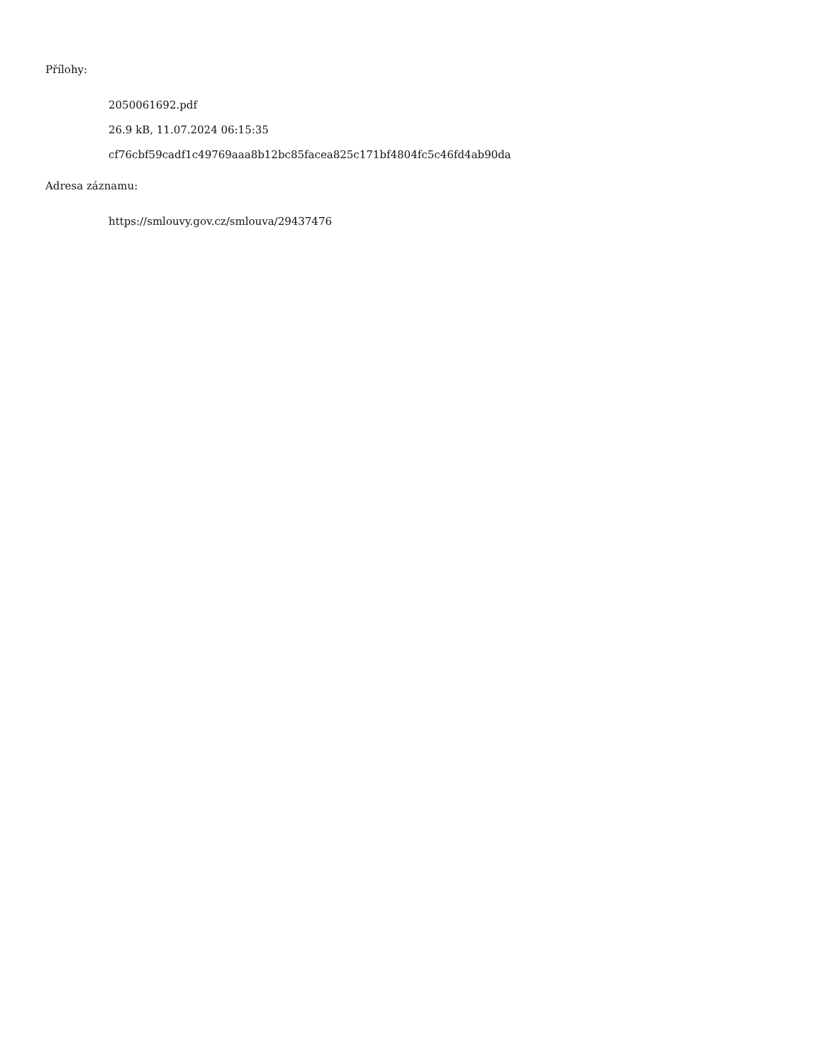Přílohy:
2050061692.pdf
26.9 kB, 11.07.2024 06:15:35
cf76cbf59cadf1c49769aaa8b12bc85facea825c171bf4804fc5c46fd4ab90da
Adresa záznamu:
https://smlouvy.gov.cz/smlouva/29437476